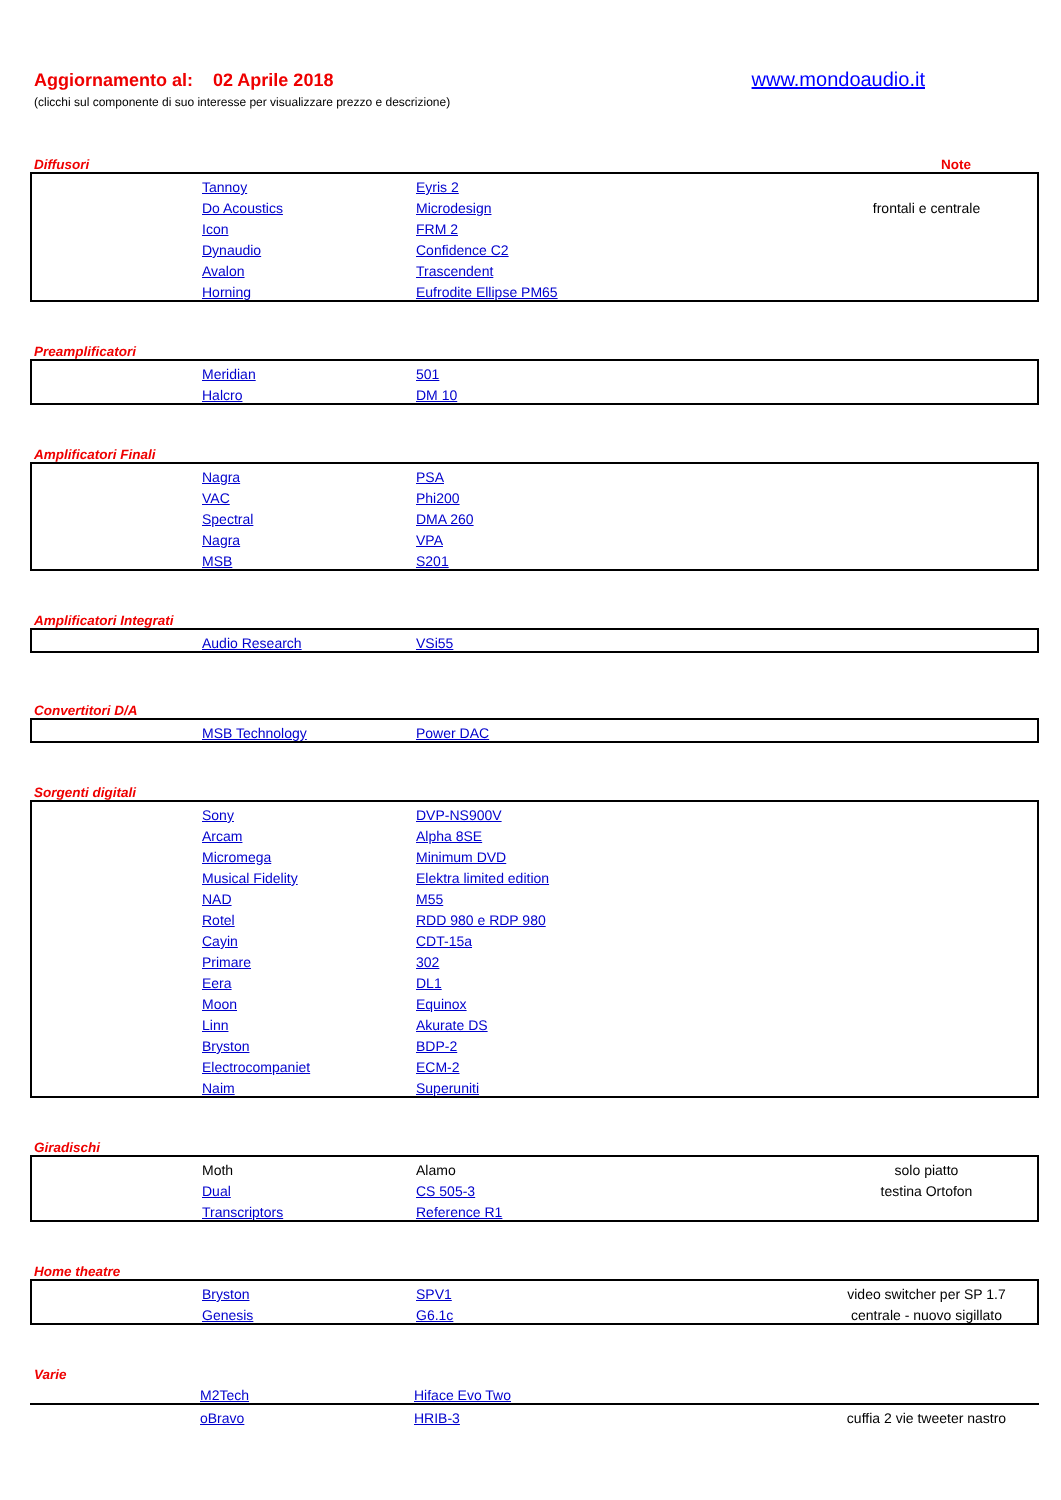Aggiornamento al: 02 Aprile 2018 www.mondoaudio.it
(clicchi sul componente di suo interesse per visualizzare prezzo e descrizione)
Diffusori Note
| | Tannoy | Eyris 2 | |
| | Do Acoustics | Microdesign | frontali e centrale |
| | Icon | FRM 2 | |
| | Dynaudio | Confidence C2 | |
| | Avalon | Trascendent | |
| | Horning | Eufrodite Ellipse PM65 | |
Preamplificatori
| | Meridian | 501 | |
| | Halcro | DM 10 | |
Amplificatori Finali
| | Nagra | PSA | |
| | VAC | Phi200 | |
| | Spectral | DMA 260 | |
| | Nagra | VPA | |
| | MSB | S201 | |
Amplificatori Integrati
| | Audio Research | VSi55 | |
Convertitori D/A
| | MSB Technology | Power DAC | |
Sorgenti digitali
| | Sony | DVP-NS900V | |
| | Arcam | Alpha 8SE | |
| | Micromega | Minimum DVD | |
| | Musical Fidelity | Elektra limited edition | |
| | NAD | M55 | |
| | Rotel | RDD 980 e RDP 980 | |
| | Cayin | CDT-15a | |
| | Primare | 302 | |
| | Eera | DL1 | |
| | Moon | Equinox | |
| | Linn | Akurate DS | |
| | Bryston | BDP-2 | |
| | Electrocompaniet | ECM-2 | |
| | Naim | Superuniti | |
Giradischi
| | Moth | Alamo | solo piatto |
| | Dual | CS 505-3 | testina Ortofon |
| | Transcriptors | Reference R1 | |
Home theatre
| | Bryston | SPV1 | video switcher per SP 1.7 |
| | Genesis | G6.1c | centrale - nuovo sigillato |
Varie
| | M2Tech | Hiface Evo Two | |
| | oBravo | HRIB-3 | cuffia 2 vie tweeter nastro |